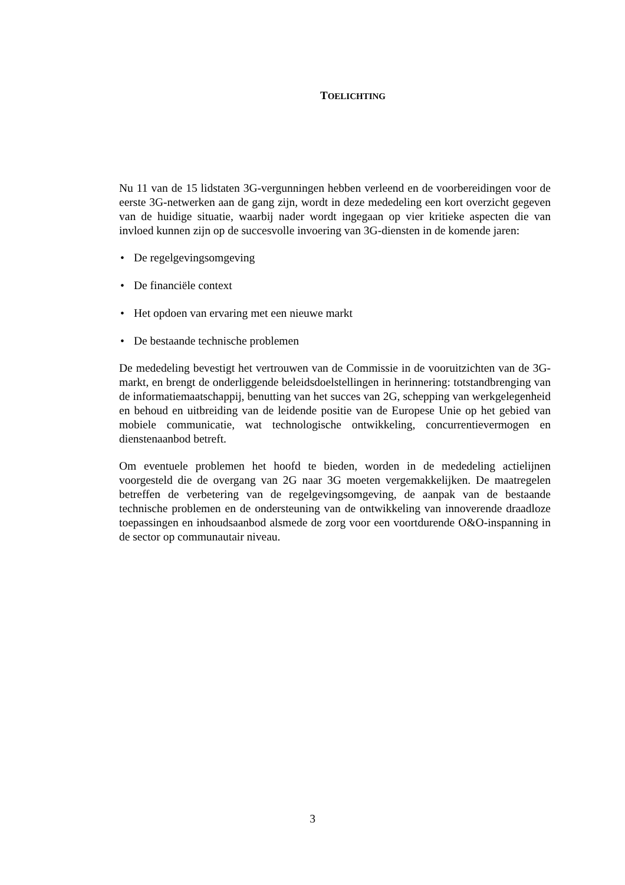TOELICHTING
Nu 11 van de 15 lidstaten 3G-vergunningen hebben verleend en de voorbereidingen voor de eerste 3G-netwerken aan de gang zijn, wordt in deze mededeling een kort overzicht gegeven van de huidige situatie, waarbij nader wordt ingegaan op vier kritieke aspecten die van invloed kunnen zijn op de succesvolle invoering van 3G-diensten in de komende jaren:
• De regelgevingsomgeving
• De financiële context
• Het opdoen van ervaring met een nieuwe markt
• De bestaande technische problemen
De mededeling bevestigt het vertrouwen van de Commissie in de vooruitzichten van de 3G-markt, en brengt de onderliggende beleidsdoelstellingen in herinnering: totstandbrenging van de informatiemaatschappij, benutting van het succes van 2G, schepping van werkgelegenheid en behoud en uitbreiding van de leidende positie van de Europese Unie op het gebied van mobiele communicatie, wat technologische ontwikkeling, concurrentievermogen en dienstenaanbod betreft.
Om eventuele problemen het hoofd te bieden, worden in de mededeling actielijnen voorgesteld die de overgang van 2G naar 3G moeten vergemakkelijken. De maatregelen betreffen de verbetering van de regelgevingsomgeving, de aanpak van de bestaande technische problemen en de ondersteuning van de ontwikkeling van innoverende draadloze toepassingen en inhoudsaanbod alsmede de zorg voor een voortdurende O&O-inspanning in de sector op communautair niveau.
3